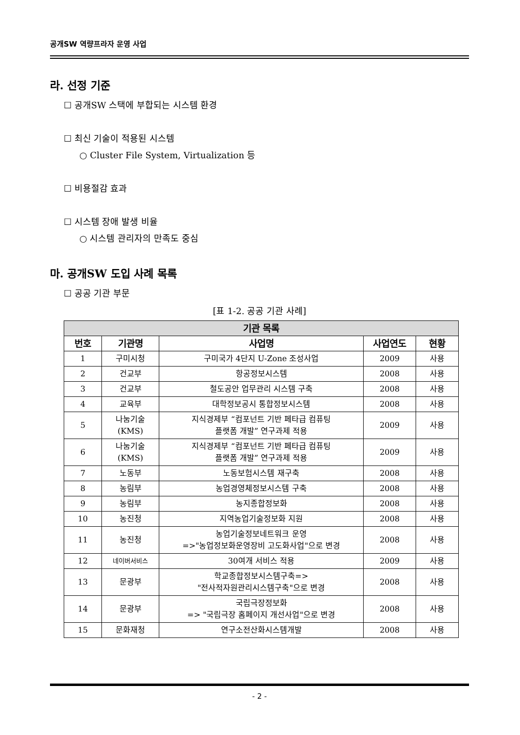공개SW 역량프라자 운영 사업
라. 선정 기준
☐ 공개SW 스택에 부합되는 시스템 환경
☐ 최신 기술이 적용된 시스템
○ Cluster File System, Virtualization 등
☐ 비용절감 효과
☐ 시스템 장애 발생 비율
○ 시스템 관리자의 만족도 중심
마. 공개SW 도입 사례 목록
☐ 공공 기관 부문
[표 1-2. 공공 기관 사례]
| 기관 목록 | | | | |
| --- | --- | --- | --- | --- |
| 번호 | 기관명 | 사업명 | 사업연도 | 현황 |
| 1 | 구미시청 | 구미국가 4단지 U-Zone 조성사업 | 2009 | 사용 |
| 2 | 건교부 | 항공정보시스템 | 2008 | 사용 |
| 3 | 건교부 | 철도공안 업무관리 시스템 구축 | 2008 | 사용 |
| 4 | 교육부 | 대학정보공시 통합정보시스템 | 2008 | 사용 |
| 5 | 나눔기술 (KMS) | 지식경제부 “컴포넌트 기반 페타급 컴퓨팅 플랫폼 개발” 연구과제 적용 | 2009 | 사용 |
| 6 | 나눔기술 (KMS) | 지식경제부 “컴포넌트 기반 페타급 컴퓨팅 플랫폼 개발” 연구과제 적용 | 2009 | 사용 |
| 7 | 노동부 | 노동보험시스템 재구축 | 2008 | 사용 |
| 8 | 농림부 | 농업경영체정보시스템 구축 | 2008 | 사용 |
| 9 | 농림부 | 농지종합정보화 | 2008 | 사용 |
| 10 | 농진청 | 지역농업기술정보화 지원 | 2008 | 사용 |
| 11 | 농진청 | 농업기술정보네트워크 운영 =>"농업정보화운영장비 고도화사업"으로 변경 | 2008 | 사용 |
| 12 | 네이버서비스 | 30여개 서비스 적용 | 2009 | 사용 |
| 13 | 문광부 | 학교종합정보시스템구축=> "전사적자원관리시스템구축"으로 변경 | 2008 | 사용 |
| 14 | 문광부 | 국립극장정보화 => "국립극장 홈페이지 개선사업"으로 변경 | 2008 | 사용 |
| 15 | 문화재청 | 연구소전산화시스템개발 | 2008 | 사용 |
- 2 -